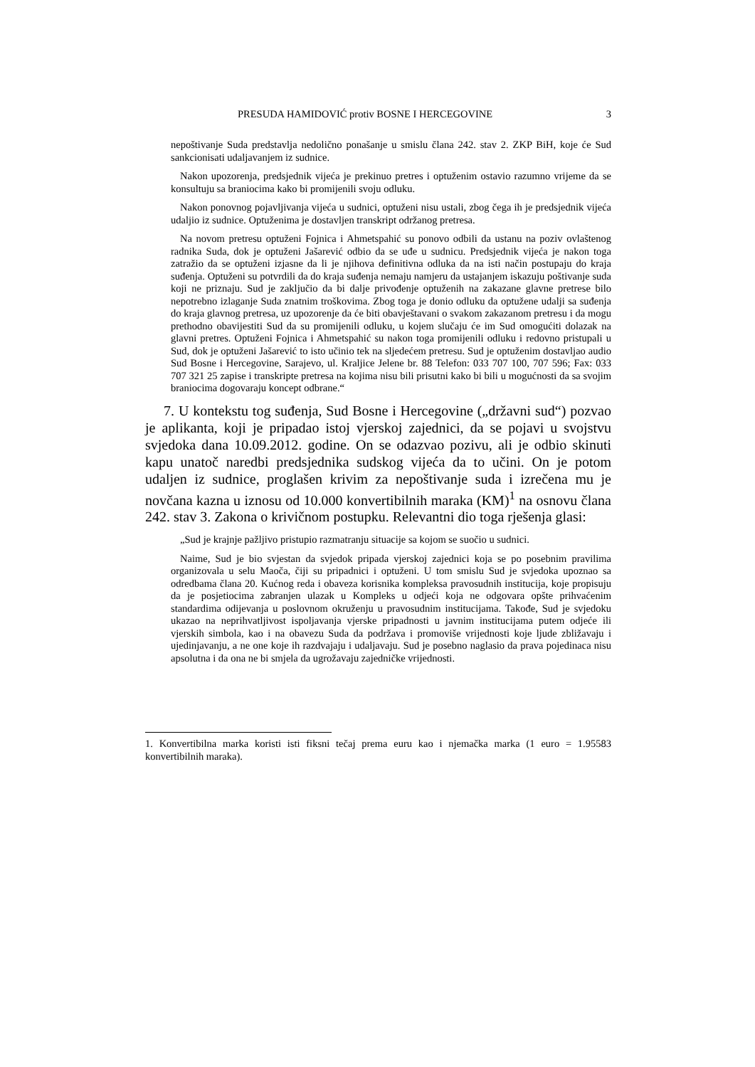PRESUDA HAMIDOVIĆ protiv BOSNE I HERCEGOVINE 3
nepoštivanje Suda predstavlja nedolično ponašanje u smislu člana 242. stav 2. ZKP BiH, koje će Sud sankcionisati udaljavanjem iz sudnice.
Nakon upozorenja, predsjednik vijeća je prekinuo pretres i optuženim ostavio razumno vrijeme da se konsultuju sa braniocima kako bi promijenili svoju odluku.
Nakon ponovnog pojavljivanja vijeća u sudnici, optuženi nisu ustali, zbog čega ih je predsjednik vijeća udaljio iz sudnice. Optuženima je dostavljen transkript održanog pretresa.
Na novom pretresu optuženi Fojnica i Ahmetspahić su ponovo odbili da ustanu na poziv ovlaštenog radnika Suda, dok je optuženi Jašarević odbio da se uđe u sudnicu. Predsjednik vijeća je nakon toga zatražio da se optuženi izjasne da li je njihova definitivna odluka da na isti način postupaju do kraja suđenja. Optuženi su potvrdili da do kraja suđenja nemaju namjeru da ustajanjem iskazuju poštivanje suda koji ne priznaju. Sud je zaključio da bi dalje privođenje optuženih na zakazane glavne pretrese bilo nepotrebno izlaganje Suda znatnim troškovima. Zbog toga je donio odluku da optužene udalji sa suđenja do kraja glavnog pretresa, uz upozorenje da će biti obavještavani o svakom zakazanom pretresu i da mogu prethodno obavijestiti Sud da su promijenili odluku, u kojem slučaju će im Sud omogućiti dolazak na glavni pretres. Optuženi Fojnica i Ahmetspahić su nakon toga promijenili odluku i redovno pristupali u Sud, dok je optuženi Jašarević to isto učinio tek na sljedećem pretresu. Sud je optuženim dostavljao audio Sud Bosne i Hercegovine, Sarajevo, ul. Kraljice Jelene br. 88 Telefon: 033 707 100, 707 596; Fax: 033 707 321 25 zapise i transkripte pretresa na kojima nisu bili prisutni kako bi bili u mogućnosti da sa svojim braniocima dogovaraju koncept odbrane.“
7. U kontekstu tog suđenja, Sud Bosne i Hercegovine („državni sud“) pozvao je aplikanta, koji je pripadao istoj vjerskoj zajednici, da se pojavi u svojstvu svjedoka dana 10.09.2012. godine. On se odazvao pozivu, ali je odbio skinuti kapu unatoč naredbi predsjednika sudskog vijeća da to učini. On je potom udaljen iz sudnice, proglašen krivim za nepoštivanje suda i izrečena mu je novčana kazna u iznosu od 10.000 konvertibilnih maraka (KM)<sup>1</sup> na osnovu člana 242. stav 3. Zakona o krivičnom postupku. Relevantni dio toga rješenja glasi:
„Sud je krajnje pažljivo pristupio razmatranju situacije sa kojom se suočio u sudnici.
Naime, Sud je bio svjestan da svjedok pripada vjerskoj zajednici koja se po posebnim pravilima organizovala u selu Maoča, čiji su pripadnici i optuženi. U tom smislu Sud je svjedoka upoznao sa odredbama člana 20. Kućnog reda i obaveza korisnika kompleksa pravosudnih institucija, koje propisuju da je posjetiocima zabranjen ulazak u Kompleks u odjeći koja ne odgovara opšte prihvaćenim standardima odijevanja u poslovnom okruženju u pravosudnim institucijama. Takođe, Sud je svjedoku ukazao na neprihvatljivost ispoljavanja vjerske pripadnosti u javnim institucijama putem odjeće ili vjerskih simbola, kao i na obavezu Suda da podržava i promoviše vrijednosti koje ljude zbližavaju i ujedinjavanju, a ne one koje ih razdvajaju i udaljavaju. Sud je posebno naglasio da prava pojedinaca nisu apsolutna i da ona ne bi smjela da ugrožavaju zajedničke vrijednosti.
1. Konvertibilna marka koristi isti fiksni tečaj prema euru kao i njemačka marka (1 euro = 1.95583 konvertibilnih maraka).